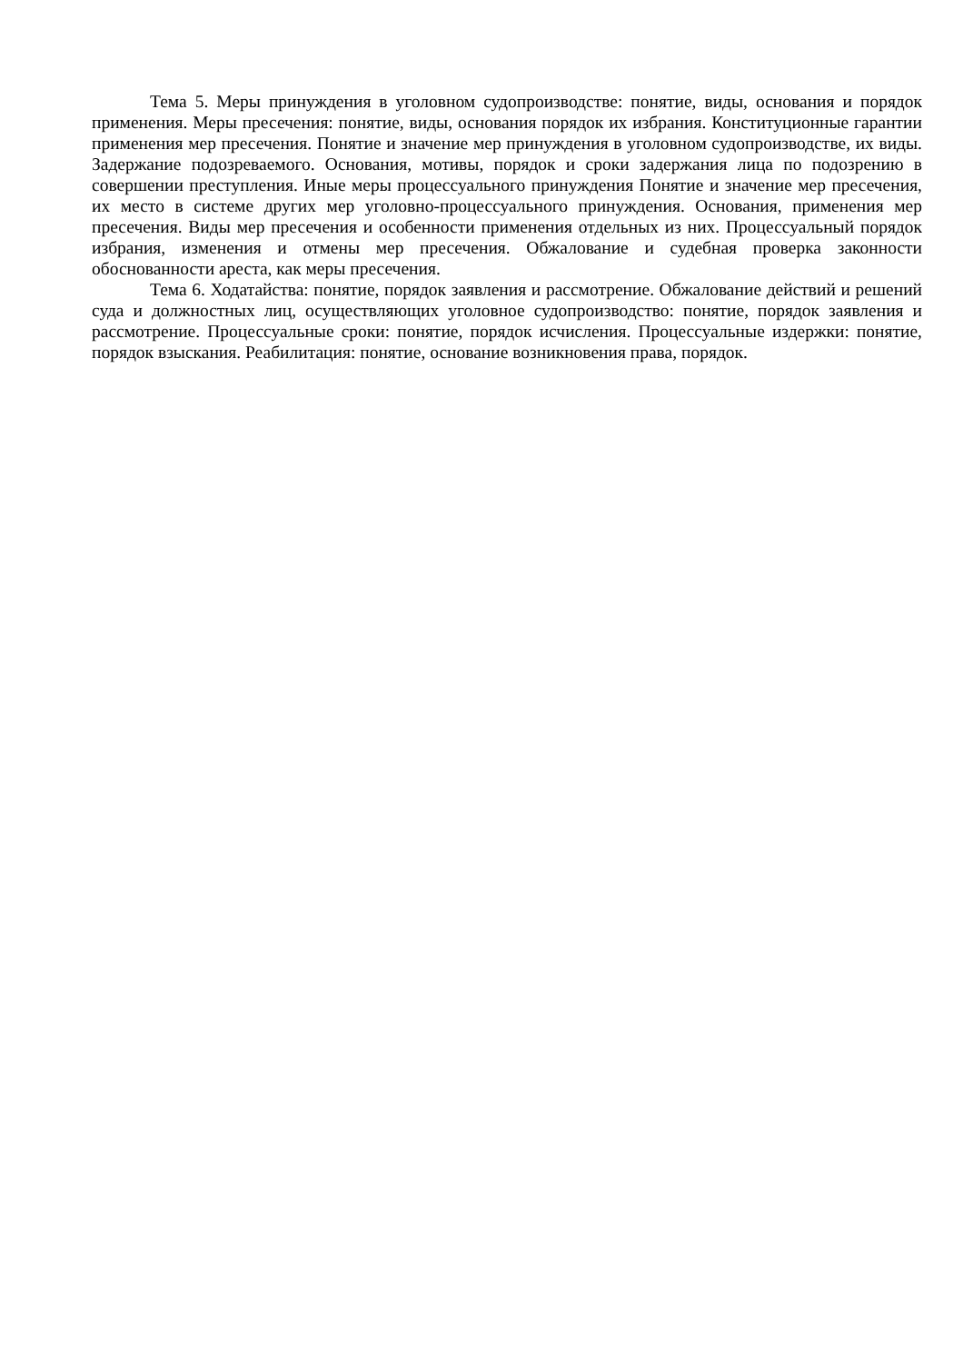Тема 5. Меры принуждения в уголовном судопроизводстве: понятие, виды, основания и порядок применения. Меры пресечения: понятие, виды, основания порядок их избрания. Конституционные гарантии применения мер пресечения. Понятие и значение мер принуждения в уголовном судопроизводстве, их виды. Задержание подозреваемого. Основания, мотивы, порядок и сроки задержания лица по подозрению в совершении преступления. Иные меры процессуального принуждения Понятие и значение мер пресечения, их место в системе других мер уголовно-процессуального принуждения. Основания, применения мер пресечения. Виды мер пресечения и особенности применения отдельных из них. Процессуальный порядок избрания, изменения и отмены мер пресечения. Обжалование и судебная проверка законности обоснованности ареста, как меры пресечения.
Тема 6. Ходатайства: понятие, порядок заявления и рассмотрение. Обжалование действий и решений суда и должностных лиц, осуществляющих уголовное судопроизводство: понятие, порядок заявления и рассмотрение. Процессуальные сроки: понятие, порядок исчисления. Процессуальные издержки: понятие, порядок взыскания. Реабилитация: понятие, основание возникновения права, порядок.